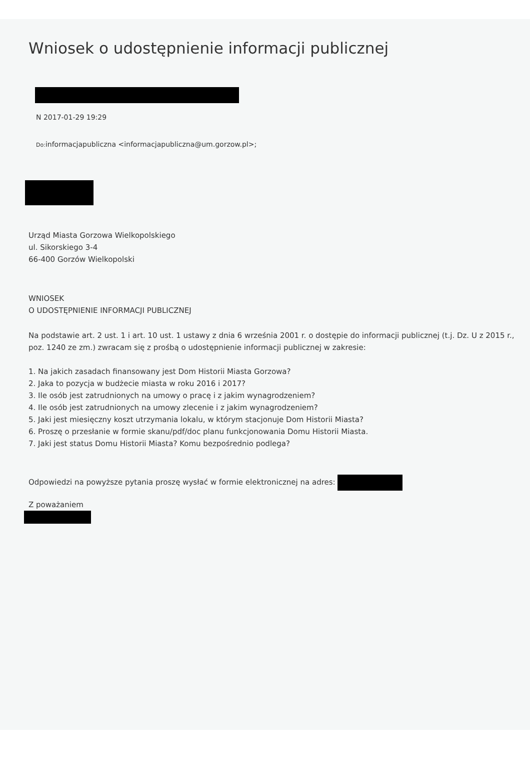Wniosek o udostępnienie informacji publicznej
N 2017-01-29 19:29
Do: informacjapubliczna <informacjapubliczna@um.gorzow.pl>;
Urząd Miasta Gorzowa Wielkopolskiego
ul. Sikorskiego 3-4
66-400 Gorzów Wielkopolski
WNIOSEK
O UDOSTĘPNIENIE INFORMACJI PUBLICZNEJ
Na podstawie art. 2 ust. 1 i art. 10 ust. 1 ustawy z dnia 6 września 2001 r. o dostępie do informacji publicznej (t.j. Dz. U z 2015 r., poz. 1240 ze zm.) zwracam się z prośbą o udostępnienie informacji publicznej w zakresie:
1. Na jakich zasadach finansowany jest Dom Historii Miasta Gorzowa?
2. Jaka to pozycja w budżecie miasta w roku 2016 i 2017?
3. Ile osób jest zatrudnionych na umowy o pracę i z jakim wynagrodzeniem?
4. Ile osób jest zatrudnionych na umowy zlecenie i z jakim wynagrodzeniem?
5. Jaki jest miesięczny koszt utrzymania lokalu, w którym stacjonuje Dom Historii Miasta?
6. Proszę o przesłanie w formie skanu/pdf/doc planu funkcjonowania Domu Historii Miasta.
7. Jaki jest status Domu Historii Miasta? Komu bezpośrednio podlega?
Odpowiedzi na powyższe pytania proszę wysłać w formie elektronicznej na adres:
Z poważaniem